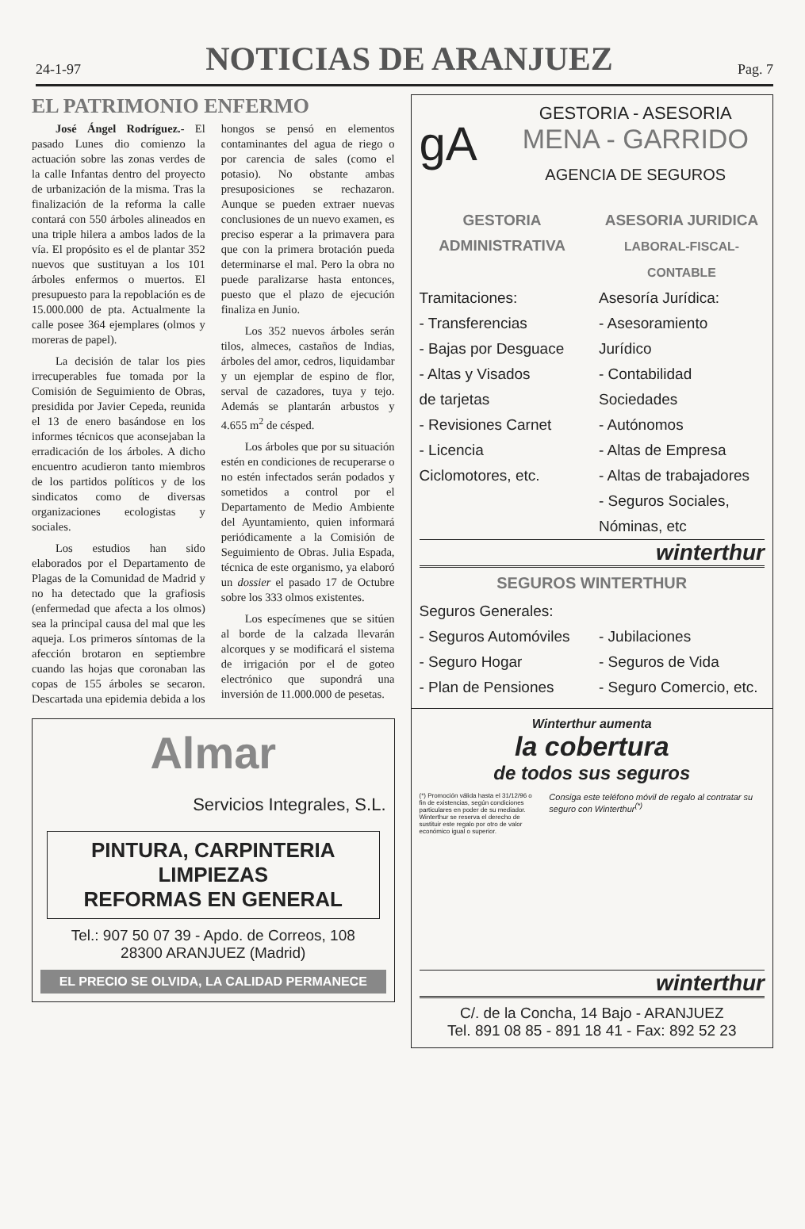24-1-97
NOTICIAS DE ARANJUEZ
Pag. 7
EL PATRIMONIO ENFERMO
José Ángel Rodríguez.- El pasado Lunes dio comienzo la actuación sobre las zonas verdes de la calle Infantas dentro del proyecto de urbanización de la misma. Tras la finalización de la reforma la calle contará con 550 árboles alineados en una triple hilera a ambos lados de la vía. El propósito es el de plantar 352 nuevos que sustituyan a los 101 árboles enfermos o muertos. El presupuesto para la repoblación es de 15.000.000 de pta. Actualmente la calle posee 364 ejemplares (olmos y moreras de papel).
La decisión de talar los pies irrecuperables fue tomada por la Comisión de Seguimiento de Obras, presidida por Javier Cepeda, reunida el 13 de enero basándose en los informes técnicos que aconsejaban la erradicación de los árboles. A dicho encuentro acudieron tanto miembros de los partidos políticos y de los sindicatos como de diversas organizaciones ecologistas y sociales.
Los estudios han sido elaborados por el Departamento de Plagas de la Comunidad de Madrid y no ha detectado que la grafiosis (enfermedad que afecta a los olmos) sea la principal causa del mal que les aqueja. Los primeros síntomas de la afección brotaron en septiembre cuando las hojas que coronaban las copas de 155 árboles se secaron. Descartada una epidemia debida a los hongos se pensó en elementos contaminantes del agua de riego o por carencia de sales (como el potasio). No obstante ambas presuposiciones se rechazaron. Aunque se pueden extraer nuevas conclusiones de un nuevo examen, es preciso esperar a la primavera para que con la primera brotación pueda determinarse el mal. Pero la obra no puede paralizarse hasta entonces, puesto que el plazo de ejecución finaliza en Junio.
Los 352 nuevos árboles serán tilos, almeces, castaños de Indias, árboles del amor, cedros, liquidambar y un ejemplar de espino de flor, serval de cazadores, tuya y tejo. Además se plantarán arbustos y 4.655 m<sup>2</sup> de césped.
Los árboles que por su situación estén en condiciones de recuperarse o no estén infectados serán podados y sometidos a control por el Departamento de Medio Ambiente del Ayuntamiento, quien informará periódicamente a la Comisión de Seguimiento de Obras. Julia Espada, técnica de este organismo, ya elaboró un dossier el pasado 17 de Octubre sobre los 333 olmos existentes.
Los especímenes que se sitúen al borde de la calzada llevarán alcorques y se modificará el sistema de irrigación por el de goteo electrónico que supondrá una inversión de 11.000.000 de pesetas.
Almar
Servicios Integrales, S.L.
PINTURA, CARPINTERIA
LIMPIEZAS
REFORMAS EN GENERAL
Tel.: 907 50 07 39 - Apdo. de Correos, 108
28300 ARANJUEZ (Madrid)
EL PRECIO SE OLVIDA, LA CALIDAD PERMANECE
gA
GESTORIA - ASESORIA
MENA - GARRIDO
AGENCIA DE SEGUROS
GESTORIA
ADMINISTRATIVA
ASESORIA JURIDICA
LABORAL-FISCAL-CONTABLE
Tramitaciones:
- Transferencias
- Bajas por Desguace
- Altas y Visados
de tarjetas
- Revisiones Carnet
- Licencia
Ciclomotores, etc.
Asesoría Jurídica:
- Asesoramiento Jurídico
- Contabilidad Sociedades
- Autónomos
- Altas de Empresa
- Altas de trabajadores
- Seguros Sociales,
Nóminas, etc
winterthur
SEGUROS WINTERTHUR
Seguros Generales:
- Seguros Automóviles
- Seguro Hogar
- Plan de Pensiones
- Jubilaciones
- Seguros de Vida
- Seguro Comercio, etc.
Winterthur aumenta
la cobertura
de todos sus seguros
(*) Promoción válida hasta el 31/12/96 o fin de existencias, según condiciones particulares en poder de su mediador. Winterthur se reserva el derecho de sustituir este regalo por otro de valor económico igual o superior.
Consiga este teléfono móvil de regalo al contratar su seguro con Winterthur<sup>(*)</sup>
winterthur
C/. de la Concha, 14 Bajo - ARANJUEZ
Tel. 891 08 85 - 891 18 41 - Fax: 892 52 23